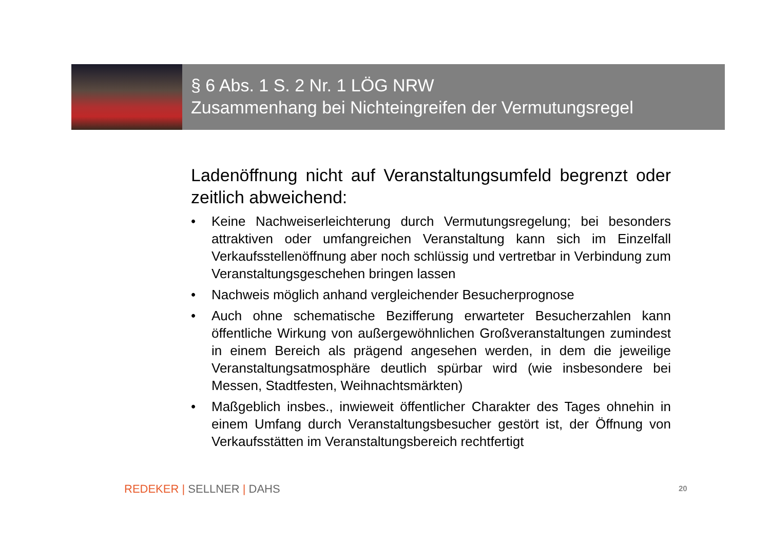§ 6 Abs. 1 S. 2 Nr. 1 LÖG NRW
Zusammenhang bei Nichteingreifen der Vermutungsregel
Ladenöffnung nicht auf Veranstaltungsumfeld begrenzt oder zeitlich abweichend:
• Keine Nachweiserleichterung durch Vermutungsregelung; bei besonders attraktiven oder umfangreichen Veranstaltung kann sich im Einzelfall Verkaufsstellenöffnung aber noch schlüssig und vertretbar in Verbindung zum Veranstaltungsgeschehen bringen lassen
• Nachweis möglich anhand vergleichender Besucherprognose
• Auch ohne schematische Bezifferung erwarteter Besucherzahlen kann öffentliche Wirkung von außergewöhnlichen Großveranstaltungen zumindest in einem Bereich als prägend angesehen werden, in dem die jeweilige Veranstaltungsatmosphäre deutlich spürbar wird (wie insbesondere bei Messen, Stadtfesten, Weihnachtsmärkten)
• Maßgeblich insbes., inwieweit öffentlicher Charakter des Tages ohnehin in einem Umfang durch Veranstaltungsbesucher gestört ist, der Öffnung von Verkaufsstätten im Veranstaltungsbereich rechtfertigt
REDEKER | SELLNER | DAHS 20